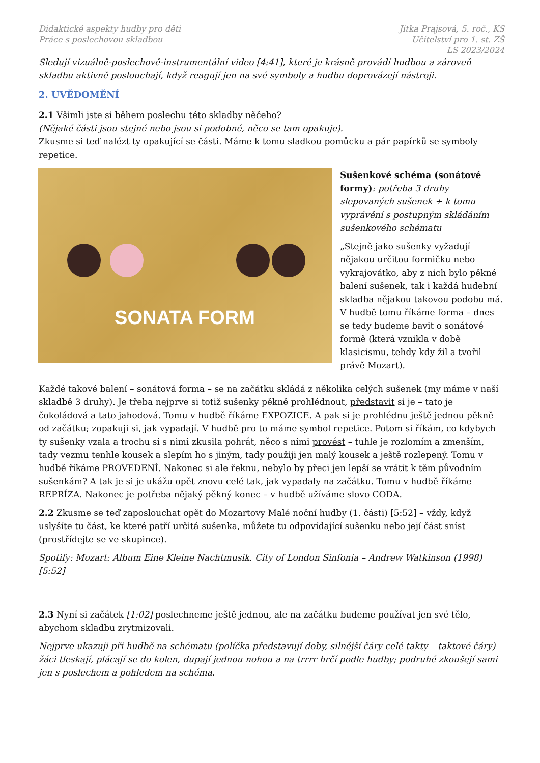Didaktické aspekty hudby pro děti
Práce s poslechovou skladbou
Jitka Prajsová, 5. roč., KS
Učitelství pro 1. st. ZŠ
LS 2023/2024
Sledují vizuálně-poslechově-instrumentální video [4:41], které je krásně provádí hudbou a zároveň skladbu aktivně poslouchají, když reagují jen na své symboly a hudbu doprovázejí nástroji.
2. UVĚDOMĚNÍ
2.1 Všimli jste si během poslechu této skladby něčeho?
(Nějaké části jsou stejné nebo jsou si podobné, něco se tam opakuje).
Zkusme si teď nalézt ty opakující se části. Máme k tomu sladkou pomůcku a pár papírků se symboly repetice.
SONATA FORM
Sušenkové schéma (sonátové formy): potřeba 3 druhy slepovaných sušenek + k tomu vyprávění s postupným skládáním sušenkového schématu
„Stejně jako sušenky vyžadují nějakou určitou formičku nebo vykrajovátko, aby z nich bylo pěkné balení sušenek, tak i každá hudební skladba nějakou takovou podobu má. V hudbě tomu říkáme forma – dnes se tedy budeme bavit o sonátové formě (která vznikla v době klasicismu, tehdy kdy žil a tvořil právě Mozart).
Každé takové balení – sonátová forma – se na začátku skládá z několika celých sušenek (my máme v naší skladbě 3 druhy). Je třeba nejprve si totiž sušenky pěkně prohlédnout, představit si je – tato je čokoládová a tato jahodová. Tomu v hudbě říkáme EXPOZICE. A pak si je prohlédnu ještě jednou pěkně od začátku; zopakuji si, jak vypadají. V hudbě pro to máme symbol repetice. Potom si říkám, co kdybych ty sušenky vzala a trochu si s nimi zkusila pohrát, něco s nimi provést – tuhle je rozlomím a zmenším, tady vezmu tenhle kousek a slepím ho s jiným, tady použiji jen malý kousek a ještě rozlepený. Tomu v hudbě říkáme PROVEDENÍ. Nakonec si ale řeknu, nebylo by přeci jen lepší se vrátit k těm původním sušenkám? A tak je si je ukážu opět znovu celé tak, jak vypadaly na začátku. Tomu v hudbě říkáme REPRÍZA. Nakonec je potřeba nějaký pěkný konec – v hudbě užíváme slovo CODA.
2.2 Zkusme se teď zaposlouchat opět do Mozartovy Malé noční hudby (1. části) [5:52] – vždy, když uslyšíte tu část, ke které patří určitá sušenka, můžete tu odpovídající sušenku nebo její část sníst (prostřídejte se ve skupince).
Spotify: Mozart: Album Eine Kleine Nachtmusik. City of London Sinfonia – Andrew Watkinson (1998) [5:52]
2.3 Nyní si začátek [1:02] poslechneme ještě jednou, ale na začátku budeme používat jen své tělo, abychom skladbu zrytmizovali.
Nejprve ukazuji při hudbě na schématu (políčka představují doby, silnější čáry celé takty – taktové čáry) – žáci tleskají, plácají se do kolen, dupají jednou nohou a na trrrr hrčí podle hudby; podruhé zkoušejí sami jen s poslechem a pohledem na schéma.